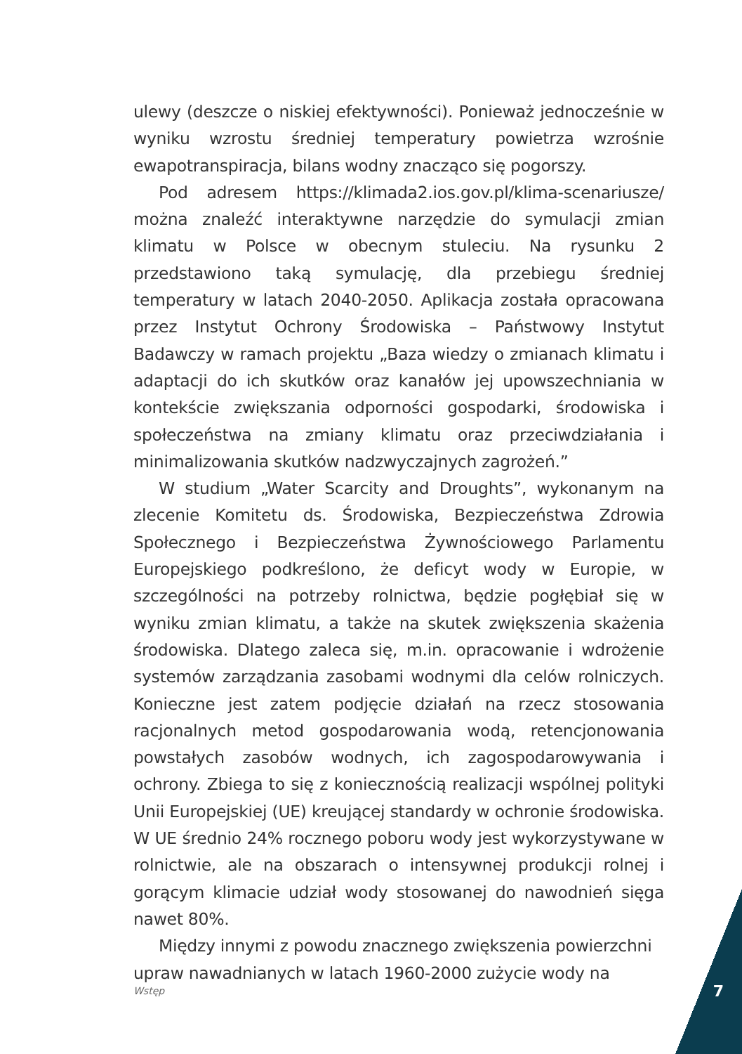ulewy (deszcze o niskiej efektywności). Ponieważ jednocześnie w wyniku wzrostu średniej temperatury powietrza wzrośnie ewapotranspiracja, bilans wodny znacząco się pogorszy.
Pod adresem https://klimada2.ios.gov.pl/klima-scenariusze/ można znaleźć interaktywne narzędzie do symulacji zmian klimatu w Polsce w obecnym stuleciu. Na rysunku 2 przedstawiono taką symulację, dla przebiegu średniej temperatury w latach 2040-2050. Aplikacja została opracowana przez Instytut Ochrony Środowiska – Państwowy Instytut Badawczy w ramach projektu „Baza wiedzy o zmianach klimatu i adaptacji do ich skutków oraz kanałów jej upowszechniania w kontekście zwiększania odporności gospodarki, środowiska i społeczeństwa na zmiany klimatu oraz przeciwdziałania i minimalizowania skutków nadzwyczajnych zagrożeń.”
W studium „Water Scarcity and Droughts”, wykonanym na zlecenie Komitetu ds. Środowiska, Bezpieczeństwa Zdrowia Społecznego i Bezpieczeństwa Żywnościowego Parlamentu Europejskiego podkreślono, że deficyt wody w Europie, w szczególności na potrzeby rolnictwa, będzie pogłębiał się w wyniku zmian klimatu, a także na skutek zwiększenia skażenia środowiska. Dlatego zaleca się, m.in. opracowanie i wdrożenie systemów zarządzania zasobami wodnymi dla celów rolniczych. Konieczne jest zatem podjęcie działań na rzecz stosowania racjonalnych metod gospodarowania wodą, retencjonowania powstałych zasobów wodnych, ich zagospodarowywania i ochrony. Zbiega to się z koniecznością realizacji wspólnej polityki Unii Europejskiej (UE) kreującej standardy w ochronie środowiska. W UE średnio 24% rocznego poboru wody jest wykorzystywane w rolnictwie, ale na obszarach o intensywnej produkcji rolnej i gorącym klimacie udział wody stosowanej do nawodnień sięga nawet 80%.
Między innymi z powodu znacznego zwiększenia powierzchni upraw nawadnianych w latach 1960-2000 zużycie wody na
Wstęp 7